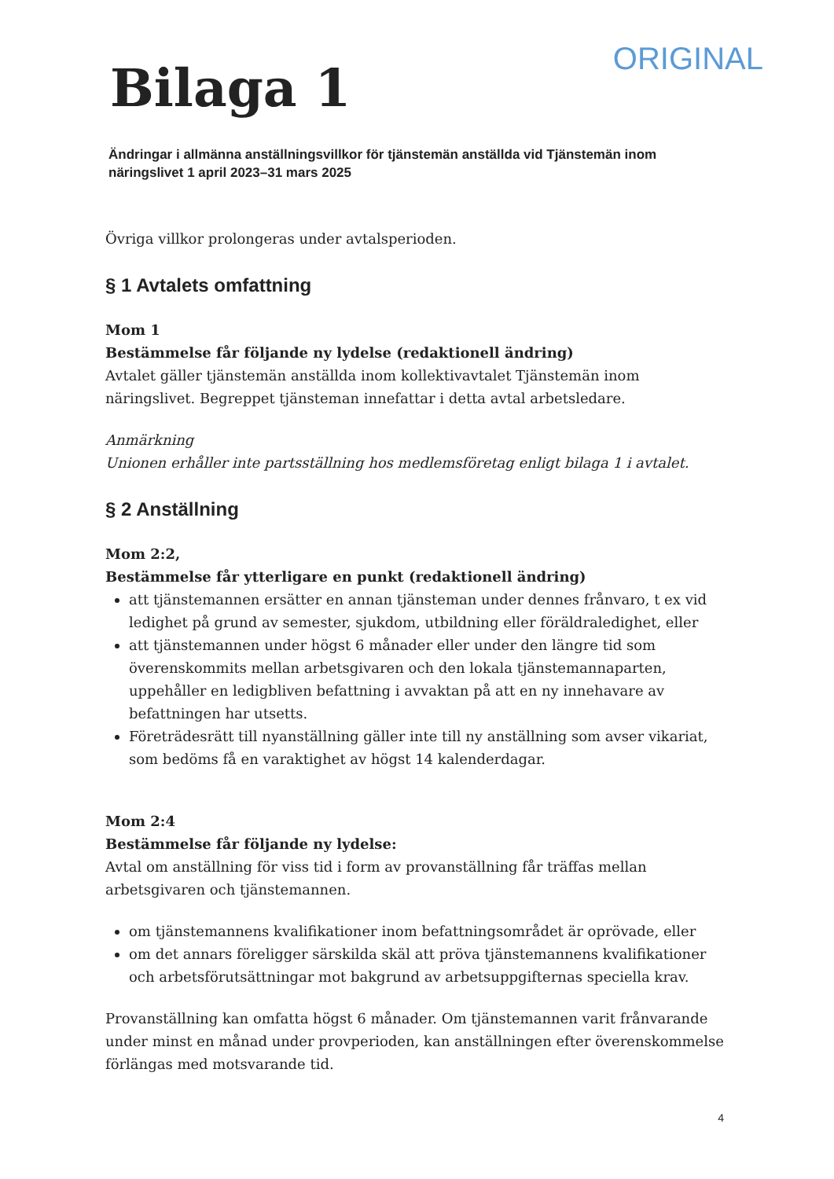ORIGINAL
Bilaga 1
Ändringar i allmänna anställningsvillkor för tjänstemän anställda vid Tjänstemän inom näringslivet 1 april 2023–31 mars 2025
Övriga villkor prolongeras under avtalsperioden.
§ 1 Avtalets omfattning
Mom 1
Bestämmelse får följande ny lydelse (redaktionell ändring)
Avtalet gäller tjänstemän anställda inom kollektivavtalet Tjänstemän inom näringslivet. Begreppet tjänsteman innefattar i detta avtal arbetsledare.
Anmärkning
Unionen erhåller inte partsställning hos medlemsföretag enligt bilaga 1 i avtalet.
§ 2 Anställning
Mom 2:2,
Bestämmelse får ytterligare en punkt (redaktionell ändring)
att tjänstemannen ersätter en annan tjänsteman under dennes frånvaro, t ex vid ledighet på grund av semester, sjukdom, utbildning eller föräldraledighet, eller
att tjänstemannen under högst 6 månader eller under den längre tid som överenskommits mellan arbetsgivaren och den lokala tjänstemannaparten, uppehåller en ledigbliven befattning i avvaktan på att en ny innehavare av befattningen har utsetts.
Företrädesrätt till nyanställning gäller inte till ny anställning som avser vikariat, som bedöms få en varaktighet av högst 14 kalenderdagar.
Mom 2:4
Bestämmelse får följande ny lydelse:
Avtal om anställning för viss tid i form av provanställning får träffas mellan arbetsgivaren och tjänstemannen.
om tjänstemannens kvalifikationer inom befattningsområdet är oprövade, eller
om det annars föreligger särskilda skäl att pröva tjänstemannens kvalifikationer och arbetsförutsättningar mot bakgrund av arbetsuppgifternas speciella krav.
Provanställning kan omfatta högst 6 månader. Om tjänstemannen varit frånvarande under minst en månad under provperioden, kan anställningen efter överenskommelse förlängas med motsvarande tid.
4